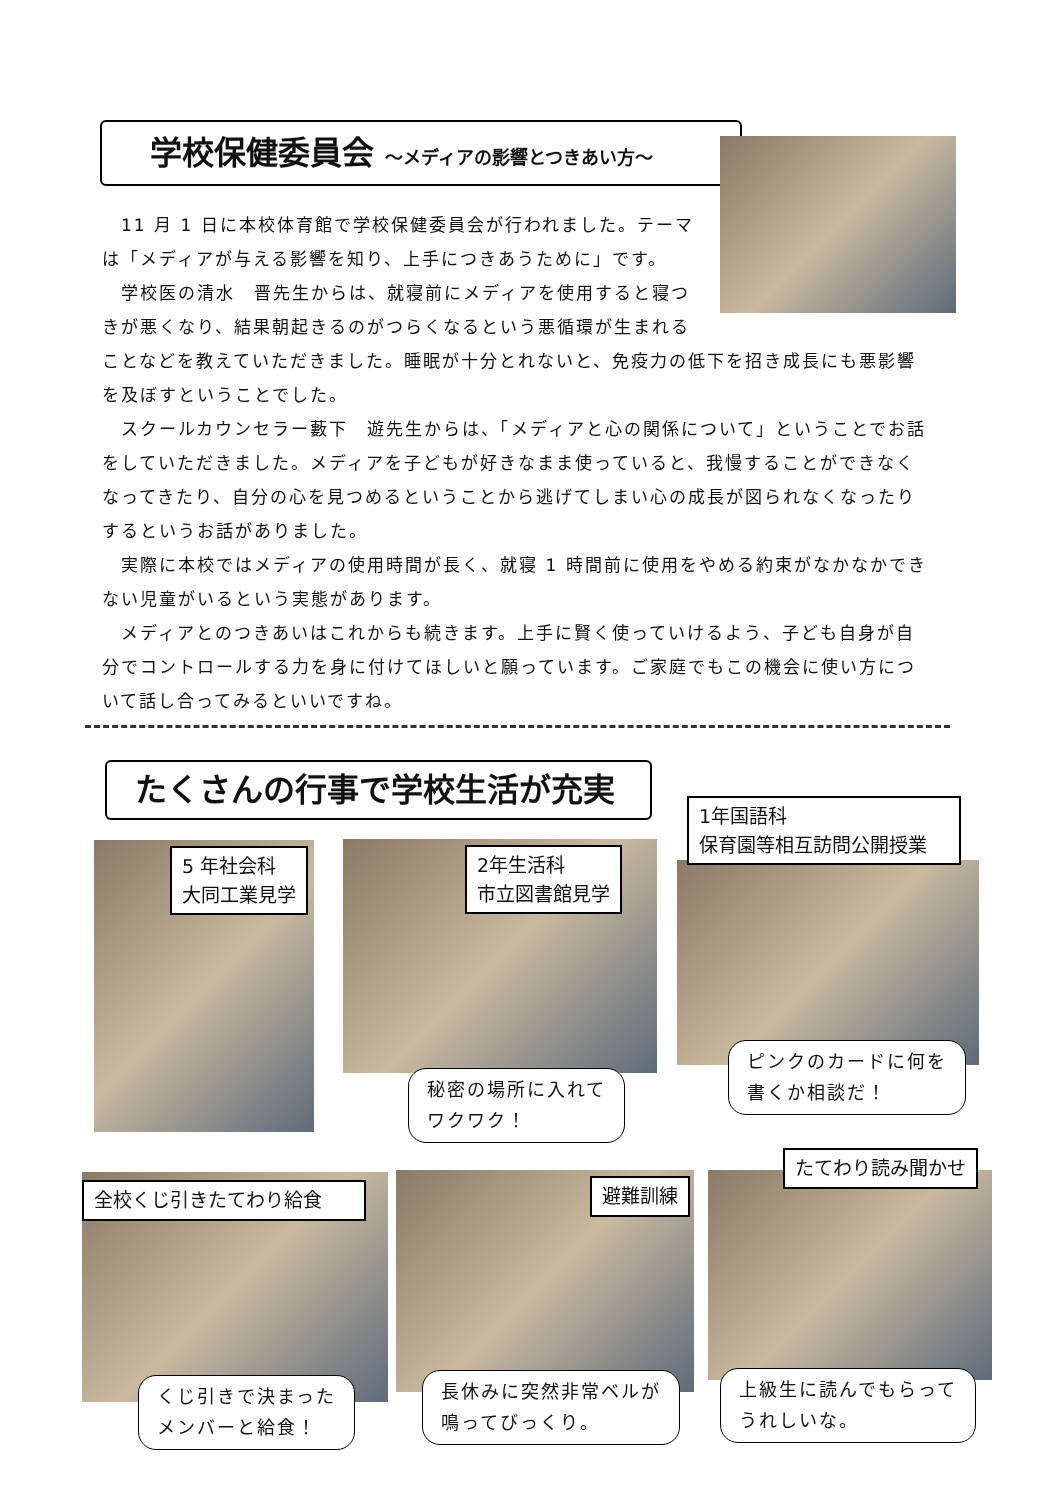学校保健委員会 ～メディアの影響とつきあい方～
　11 月 1 日に本校体育館で学校保健委員会が行われました。テーマは「メディアが与える影響を知り、上手につきあうために」です。
　学校医の清水　晋先生からは、就寝前にメディアを使用すると寝つきが悪くなり、結果朝起きるのがつらくなるという悪循環が生まれる
ことなどを教えていただきました。睡眠が十分とれないと、免疫力の低下を招き成長にも悪影響を及ぼすということでした。
　スクールカウンセラー藪下　遊先生からは、「メディアと心の関係について」ということでお話をしていただきました。メディアを子どもが好きなまま使っていると、我慢することができなくなってきたり、自分の心を見つめるということから逃げてしまい心の成長が図られなくなったりするというお話がありました。
　実際に本校ではメディアの使用時間が長く、就寝 1 時間前に使用をやめる約束がなかなかできない児童がいるという実態があります。
　メディアとのつきあいはこれからも続きます。上手に賢く使っていけるよう、子ども自身が自分でコントロールする力を身に付けてほしいと願っています。ご家庭でもこの機会に使い方について話し合ってみるといいですね。
たくさんの行事で学校生活が充実
5 年社会科
大同工業見学
2年生活科
市立図書館見学
秘密の場所に入れて
ワクワク！
1年国語科
保育園等相互訪問公開授業
ピンクのカードに何を
書くか相談だ！
全校くじ引きたてわり給食
くじ引きで決まった
メンバーと給食！
避難訓練
長休みに突然非常ベルが
鳴ってびっくり。
たてわり読み聞かせ
上級生に読んでもらって
うれしいな。